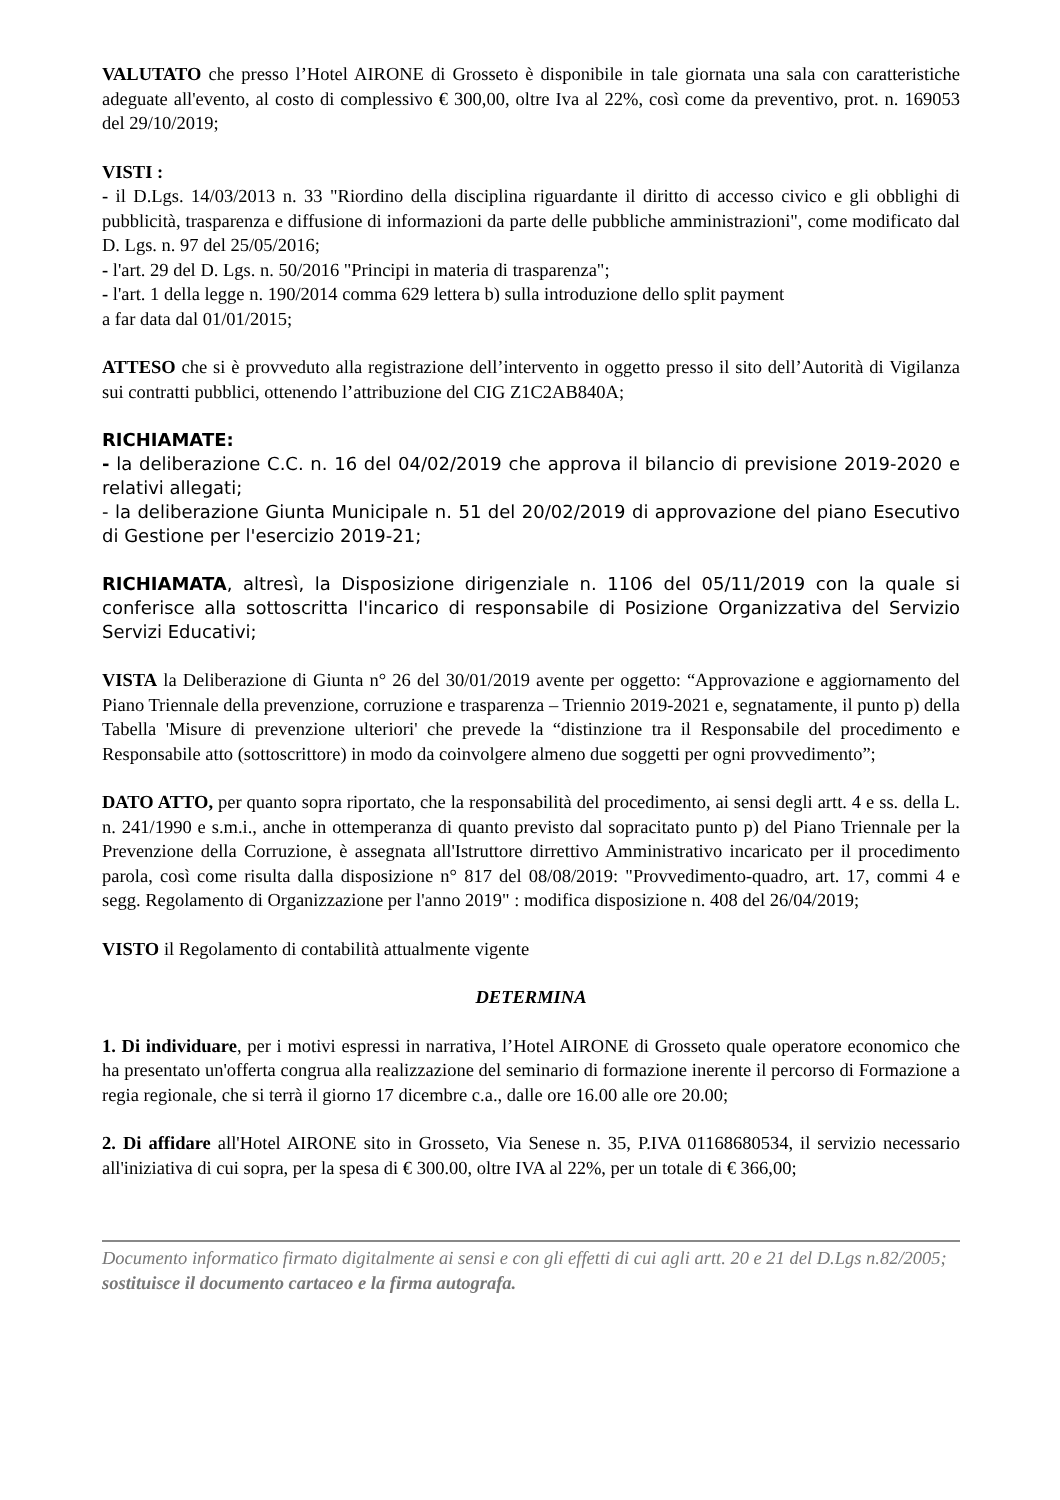VALUTATO che presso l’Hotel AIRONE di Grosseto è disponibile in tale giornata una sala con caratteristiche adeguate all'evento, al costo di complessivo € 300,00, oltre Iva al 22%, così come da preventivo, prot. n. 169053 del 29/10/2019;
VISTI :
- il D.Lgs. 14/03/2013 n. 33 "Riordino della disciplina riguardante il diritto di accesso civico e gli obblighi di pubblicità, trasparenza e diffusione di informazioni da parte delle pubbliche amministrazioni", come modificato dal D. Lgs. n. 97 del 25/05/2016;
- l'art. 29 del D. Lgs. n. 50/2016 "Principi in materia di trasparenza";
- l'art. 1 della legge n. 190/2014 comma 629 lettera b) sulla introduzione dello split payment
a far data dal 01/01/2015;
ATTESO che si è provveduto alla registrazione dell’intervento in oggetto presso il sito dell’Autorità di Vigilanza sui contratti pubblici, ottenendo l’attribuzione del CIG Z1C2AB840A;
RICHIAMATE:
- la deliberazione C.C. n. 16 del 04/02/2019 che approva il bilancio di previsione 2019-2020 e relativi allegati;
- la deliberazione Giunta Municipale n. 51 del 20/02/2019 di approvazione del piano Esecutivo di Gestione per l'esercizio 2019-21;
RICHIAMATA, altresì, la Disposizione dirigenziale n. 1106 del 05/11/2019 con la quale si conferisce alla sottoscritta l'incarico di responsabile di Posizione Organizzativa del Servizio Servizi Educativi;
VISTA la Deliberazione di Giunta n° 26 del 30/01/2019 avente per oggetto: “Approvazione e aggiornamento del Piano Triennale della prevenzione, corruzione e trasparenza – Triennio 2019-2021 e, segnatamente, il punto p) della Tabella 'Misure di prevenzione ulteriori' che prevede la “distinzione tra il Responsabile del procedimento e Responsabile atto (sottoscrittore) in modo da coinvolgere almeno due soggetti per ogni provvedimento”;
DATO ATTO, per quanto sopra riportato, che la responsabilità del procedimento, ai sensi degli artt. 4 e ss. della L. n. 241/1990 e s.m.i., anche in ottemperanza di quanto previsto dal sopracitato punto p) del Piano Triennale per la Prevenzione della Corruzione, è assegnata all'Istruttore dirrettivo Amministrativo incaricato per il procedimento parola, così come risulta dalla disposizione n° 817 del 08/08/2019: "Provvedimento-quadro, art. 17, commi 4 e segg. Regolamento di Organizzazione per l'anno 2019" : modifica disposizione n. 408 del 26/04/2019;
VISTO il Regolamento di contabilità attualmente vigente
DETERMINA
1. Di individuare, per i motivi espressi in narrativa, l’Hotel AIRONE di Grosseto quale operatore economico che ha presentato un'offerta congrua alla realizzazione del seminario di formazione inerente il percorso di Formazione a regia regionale, che si terrà il giorno 17 dicembre c.a., dalle ore 16.00 alle ore 20.00;
2. Di affidare all'Hotel AIRONE sito in Grosseto, Via Senese n. 35, P.IVA 01168680534, il servizio necessario all'iniziativa di cui sopra, per la spesa di € 300.00, oltre IVA al 22%, per un totale di € 366,00;
Documento informatico firmato digitalmente ai sensi e con gli effetti di cui agli artt. 20 e 21 del D.Lgs n.82/2005; sostituisce il documento cartaceo e la firma autografa.